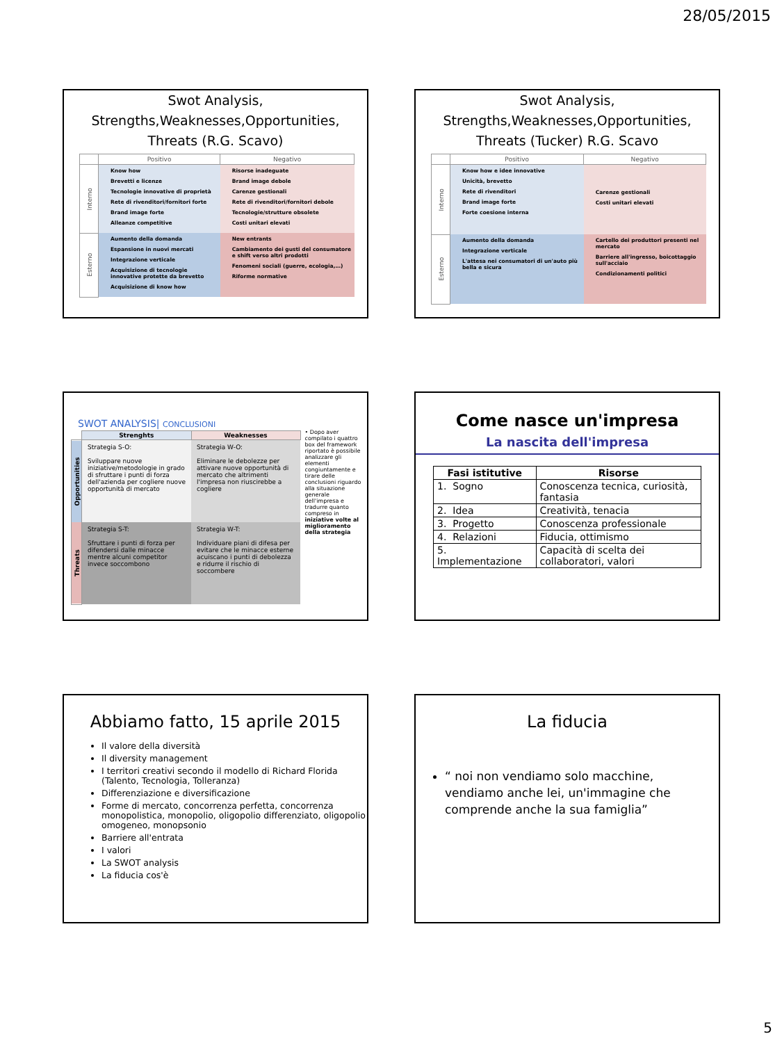28/05/2015
Swot Analysis,
Strengths,Weaknesses,Opportunities,
Threats (R.G. Scavo)
| | Positivo | Negativo |
| --- | --- | --- |
| Interno | Know how Brevetti e licenze Tecnologie innovative di proprietà Rete di rivenditori/fornitori forte Brand image forte Alleanze competitive | Risorse inadeguate Brand image debole Carenze gestionali Rete di rivenditori/fornitori debole Tecnologie/strutture obsolete Costi unitari elevati |
| Esterno | Aumento della domanda Espansione in nuovi mercati Integrazione verticale Acquisizione di tecnologie innovative protette da brevetto Acquisizione di know how | New entrants Cambiamento dei gusti del consumatore e shift verso altri prodotti Fenomeni sociali (guerre, ecologia,…) Riforme normative |
Swot Analysis,
Strengths,Weaknesses,Opportunities,
Threats (Tucker) R.G. Scavo
| | Positivo | Negativo |
| --- | --- | --- |
| Interno | Know how e idee innovative Unicità, brevetto Rete di rivenditori Brand image forte Forte coesione interna | Carenze gestionali Costi unitari elevati |
| Esterno | Aumento della domanda Integrazione verticale L'attesa nei consumatori di un'auto più bella e sicura | Cartello dei produttori presenti nel mercato Barriere all'ingresso, boicottaggio sull'acciaio Condizionamenti politici |
SWOT ANALYSIS| CONCLUSIONI
| | Strenghts | Weaknesses |
| Opportunities | Strategia S-O: Sviluppare nuove iniziative/metodologie in grado di sfruttare i punti di forza dell'azienda per cogliere nuove opportunità di mercato | Strategia W-O: Eliminare le debolezze per attivare nuove opportunità di mercato che altrimenti l'impresa non riuscirebbe a cogliere |
| Threats | Strategia S-T: Sfruttare i punti di forza per difendersi dalle minacce mentre alcuni competitor invece soccombono | Strategia W-T: Individuare piani di difesa per evitare che le minacce esterne acuiscano i punti di debolezza e ridurre il rischio di soccombere |
• Dopo aver compilato i quattro box del framework riportato è possibile analizzare gli elementi congiuntamente e tirare delle conclusioni riguardo alla situazione generale dell'impresa e tradurre quanto compreso in iniziative volte al miglioramento della strategia
Come nasce un'impresa
La nascita dell'impresa
| Fasi istitutive | Risorse |
| --- | --- |
| 1. Sogno | Conoscenza tecnica, curiosità, fantasia |
| 2. Idea | Creatività, tenacia |
| 3. Progetto | Conoscenza professionale |
| 4. Relazioni | Fiducia, ottimismo |
| 5. Implementazione | Capacità di scelta dei collaboratori, valori |
Abbiamo fatto, 15 aprile 2015
Il valore della diversità
Il diversity management
I territori creativi secondo il modello di Richard Florida (Talento, Tecnologia, Tolleranza)
Differenziazione e diversificazione
Forme di mercato, concorrenza perfetta, concorrenza monopolistica, monopolio, oligopolio differenziato, oligopolio omogeneo, monopsonio
Barriere all'entrata
I valori
La SWOT analysis
La fiducia cos'è
La fiducia
“ noi non vendiamo solo macchine, vendiamo anche lei, un'immagine che comprende anche la sua famiglia”
5